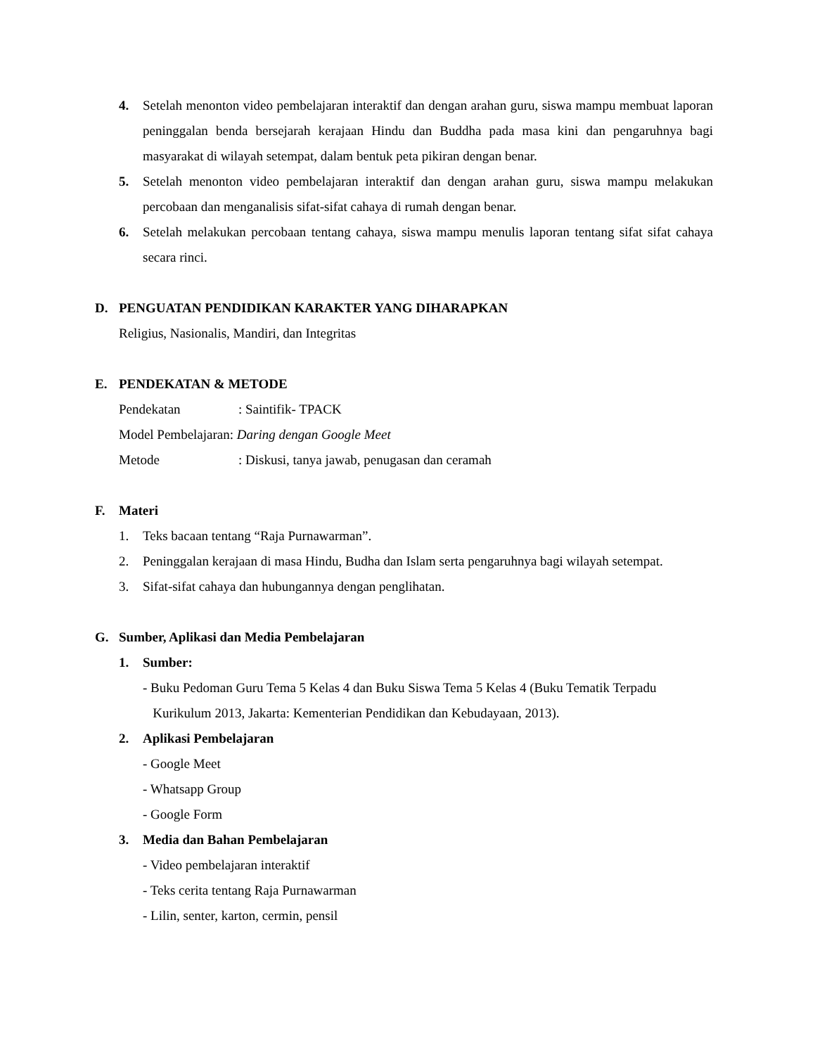4. Setelah menonton video pembelajaran interaktif dan dengan arahan guru, siswa mampu membuat laporan peninggalan benda bersejarah kerajaan Hindu dan Buddha pada masa kini dan pengaruhnya bagi masyarakat di wilayah setempat, dalam bentuk peta pikiran dengan benar.
5. Setelah menonton video pembelajaran interaktif dan dengan arahan guru, siswa mampu melakukan percobaan dan menganalisis sifat-sifat cahaya di rumah dengan benar.
6. Setelah melakukan percobaan tentang cahaya, siswa mampu menulis laporan tentang sifat sifat cahaya secara rinci.
D. PENGUATAN PENDIDIKAN KARAKTER YANG DIHARAPKAN
Religius, Nasionalis, Mandiri, dan Integritas
E. PENDEKATAN & METODE
Pendekatan: Saintifik- TPACK
Model Pembelajaran: Daring dengan Google Meet
Metode: Diskusi, tanya jawab, penugasan dan ceramah
F. Materi
1. Teks bacaan tentang “Raja Purnawarman”.
2. Peninggalan kerajaan di masa Hindu, Budha dan Islam serta pengaruhnya bagi wilayah setempat.
3. Sifat-sifat cahaya dan hubungannya dengan penglihatan.
G. Sumber, Aplikasi dan Media Pembelajaran
1. Sumber:
- Buku Pedoman Guru Tema 5 Kelas 4 dan Buku Siswa Tema 5 Kelas 4 (Buku Tematik Terpadu
Kurikulum 2013, Jakarta: Kementerian Pendidikan dan Kebudayaan, 2013).
2. Aplikasi Pembelajaran
- Google Meet
- Whatsapp Group
- Google Form
3. Media dan Bahan Pembelajaran
- Video pembelajaran interaktif
- Teks cerita tentang Raja Purnawarman
- Lilin, senter, karton, cermin, pensil